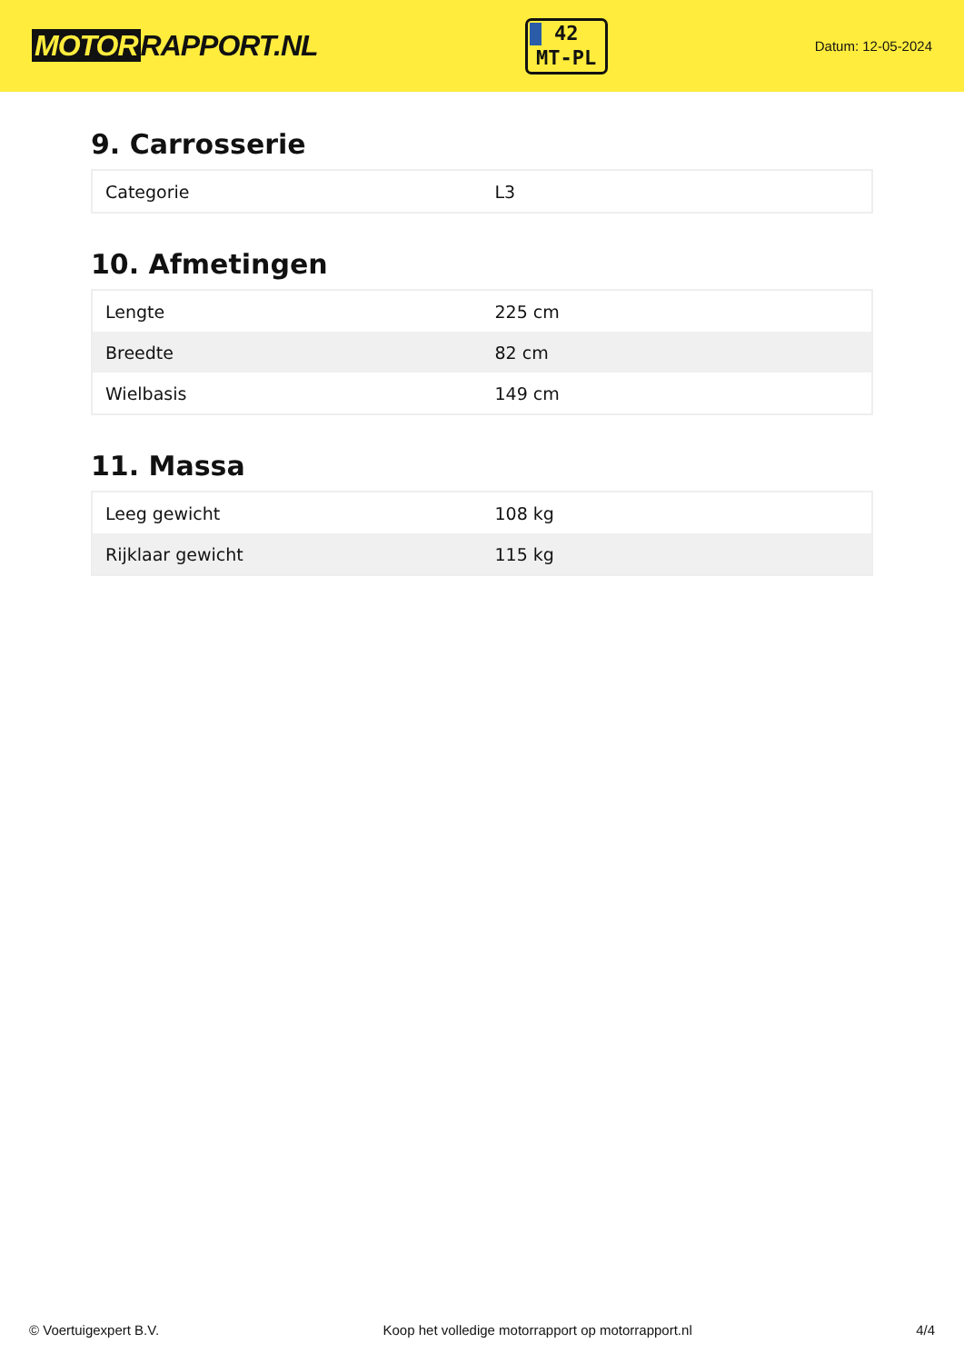MOTOR RAPPORT.NL
42
MT-PL
Datum: 12-05-2024
9. Carrosserie
| Categorie | L3 |
10. Afmetingen
| Lengte | 225 cm |
| Breedte | 82 cm |
| Wielbasis | 149 cm |
11. Massa
| Leeg gewicht | 108 kg |
| Rijklaar gewicht | 115 kg |
© Voertuigexpert B.V. Koop het volledige motorrapport op motorrapport.nl 4/4